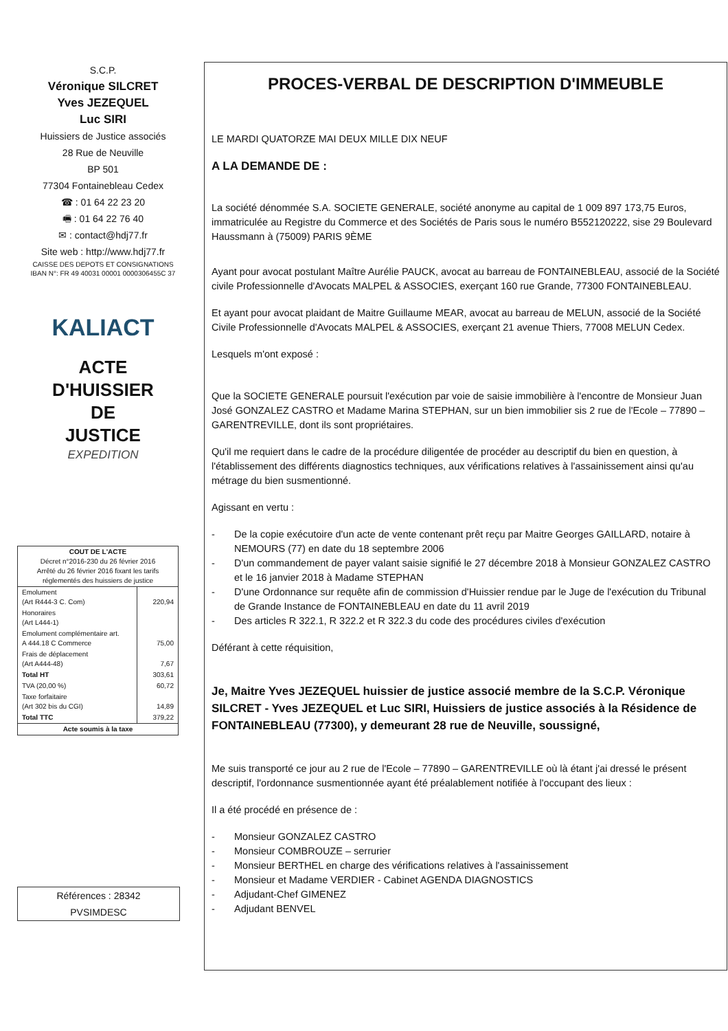S.C.P.
Véronique SILCRET
Yves JEZEQUEL
Luc SIRI
Huissiers de Justice associés
28 Rue de Neuville
BP 501
77304 Fontainebleau Cedex
☎ : 01 64 22 23 20
🖷 : 01 64 22 76 40
✉ : contact@hdj77.fr
Site web : http://www.hdj77.fr
CAISSE DES DEPOTS ET CONSIGNATIONS
IBAN N°: FR 49 40031 00001 0000306455C 37
KALIACT
ACTE
D'HUISSIER
DE
JUSTICE
EXPEDITION
| COUT DE L'ACTE Décret n°2016-230 du 26 février 2016 Arrêté du 26 février 2016 fixant les tarifs réglementés des huissiers de justice | |
| --- | --- |
| Emolument (Art R444-3 C. Com) | 220,94 |
| Honoraires (Art L444-1) | |
| Emolument complémentaire art. A 444.18 C Commerce | 75,00 |
| Frais de déplacement (Art A444-48) | 7,67 |
| Total HT | 303,61 |
| TVA (20,00 %) | 60,72 |
| Taxe forfaitaire (Art 302 bis du CGI) | 14,89 |
| Total TTC | 379,22 |
| Acte soumis à la taxe | |
Références : 28342
PVSIMDESC
PROCES-VERBAL DE DESCRIPTION D'IMMEUBLE
LE MARDI QUATORZE MAI DEUX MILLE DIX NEUF
A LA DEMANDE DE :
La société dénommée S.A. SOCIETE GENERALE, société anonyme au capital de 1 009 897 173,75 Euros, immatriculée au Registre du Commerce et des Sociétés de Paris sous le numéro B552120222, sise 29 Boulevard Haussmann à (75009) PARIS 9ÈME
Ayant pour avocat postulant Maître Aurélie PAUCK, avocat au barreau de FONTAINEBLEAU, associé de la Société civile Professionnelle d'Avocats MALPEL & ASSOCIES, exerçant 160 rue Grande, 77300 FONTAINEBLEAU.
Et ayant pour avocat plaidant de Maitre Guillaume MEAR, avocat au barreau de MELUN, associé de la Société Civile Professionnelle d'Avocats MALPEL & ASSOCIES, exerçant 21 avenue Thiers, 77008 MELUN Cedex.
Lesquels m'ont exposé :
Que la SOCIETE GENERALE poursuit l'exécution par voie de saisie immobilière à l'encontre de Monsieur Juan José GONZALEZ CASTRO et Madame Marina STEPHAN, sur un bien immobilier sis 2 rue de l'Ecole – 77890 – GARENTREVILLE, dont ils sont propriétaires.
Qu'il me requiert dans le cadre de la procédure diligentée de procéder au descriptif du bien en question, à l'établissement des différents diagnostics techniques, aux vérifications relatives à l'assainissement ainsi qu'au métrage du bien susmentionné.
Agissant en vertu :
- De la copie exécutoire d'un acte de vente contenant prêt reçu par Maitre Georges GAILLARD, notaire à NEMOURS (77) en date du 18 septembre 2006
- D'un commandement de payer valant saisie signifié le 27 décembre 2018 à Monsieur GONZALEZ CASTRO et le 16 janvier 2018 à Madame STEPHAN
- D'une Ordonnance sur requête afin de commission d'Huissier rendue par le Juge de l'exécution du Tribunal de Grande Instance de FONTAINEBLEAU en date du 11 avril 2019
- Des articles R 322.1, R 322.2 et R 322.3 du code des procédures civiles d'exécution
Déférant à cette réquisition,
Je, Maitre Yves JEZEQUEL huissier de justice associé membre de la S.C.P. Véronique SILCRET - Yves JEZEQUEL et Luc SIRI, Huissiers de justice associés à la Résidence de FONTAINEBLEAU (77300), y demeurant 28 rue de Neuville, soussigné,
Me suis transporté ce jour au 2 rue de l'Ecole – 77890 – GARENTREVILLE où là étant j'ai dressé le présent descriptif, l'ordonnance susmentionnée ayant été préalablement notifiée à l'occupant des lieux :
Il a été procédé en présence de :
- Monsieur GONZALEZ CASTRO
- Monsieur COMBROUZE – serrurier
- Monsieur BERTHEL en charge des vérifications relatives à l'assainissement
- Monsieur et Madame VERDIER - Cabinet AGENDA DIAGNOSTICS
- Adjudant-Chef GIMENEZ
- Adjudant BENVEL